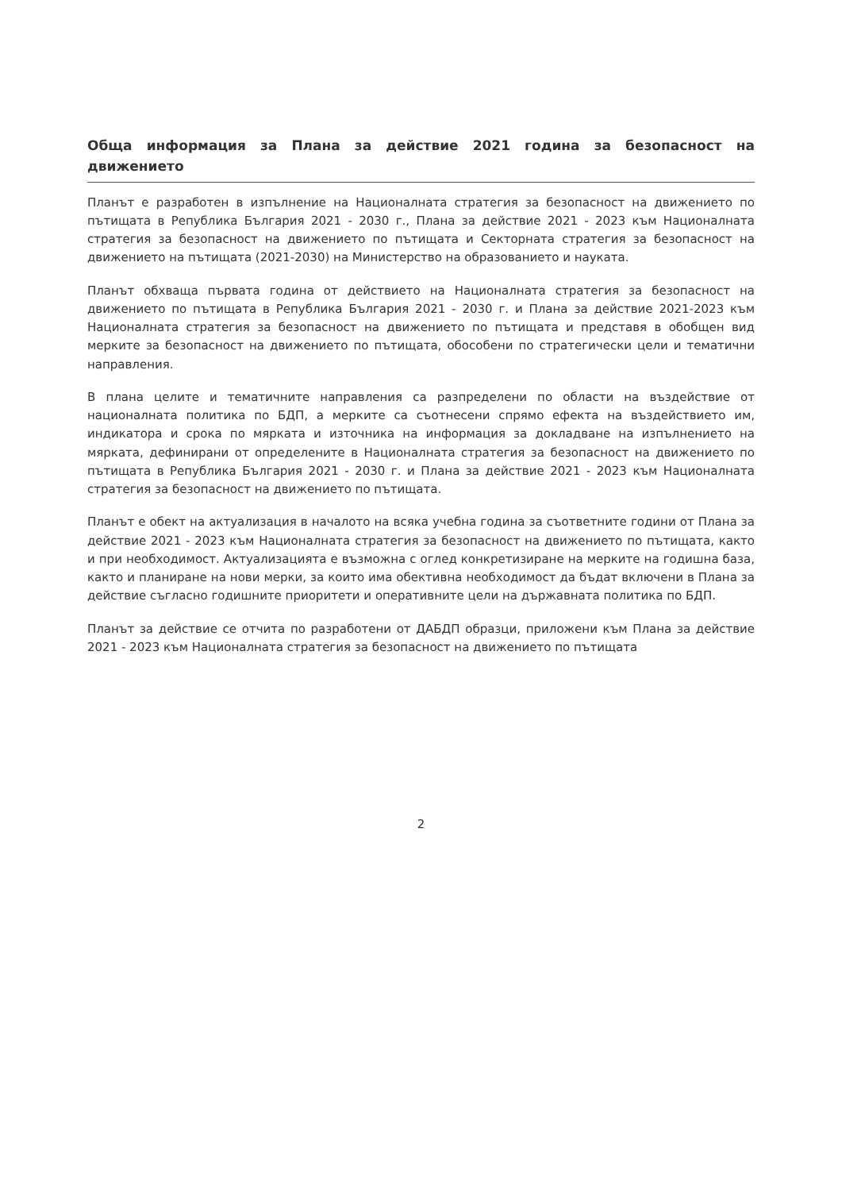Обща информация за Плана за действие 2021 година за безопасност на движението
Планът е разработен в изпълнение на Националната стратегия за безопасност на движението по пътищата в Република България 2021 - 2030 г., Плана за действие 2021 - 2023 към Националната стратегия за безопасност на движението по пътищата и Секторната стратегия за безопасност на движението на пътищата (2021-2030) на Министерство на образованието и науката.
Планът обхваща първата година от действието на Националната стратегия за безопасност на движението по пътищата в Република България 2021 - 2030 г. и Плана за действие 2021-2023 към Националната стратегия за безопасност на движението по пътищата и представя в обобщен вид мерките за безопасност на движението по пътищата, обособени по стратегически цели и тематични направления.
В плана целите и тематичните направления са разпределени по области на въздействие от националната политика по БДП, а мерките са съотнесени спрямо ефекта на въздействието им, индикатора и срока по мярката и източника на информация за докладване на изпълнението на мярката, дефинирани от определените в Националната стратегия за безопасност на движението по пътищата в Република България 2021 - 2030 г. и Плана за действие 2021 - 2023 към Националната стратегия за безопасност на движението по пътищата.
Планът е обект на актуализация в началото на всяка учебна година за съответните години от Плана за действие 2021 - 2023 към Националната стратегия за безопасност на движението по пътищата, както и при необходимост. Актуализацията е възможна с оглед конкретизиране на мерките на годишна база, както и планиране на нови мерки, за които има обективна необходимост да бъдат включени в Плана за действие съгласно годишните приоритети и оперативните цели на държавната политика по БДП.
Планът за действие се отчита по разработени от ДАБДП образци, приложени към Плана за действие 2021 - 2023 към Националната стратегия за безопасност на движението по пътищата
2